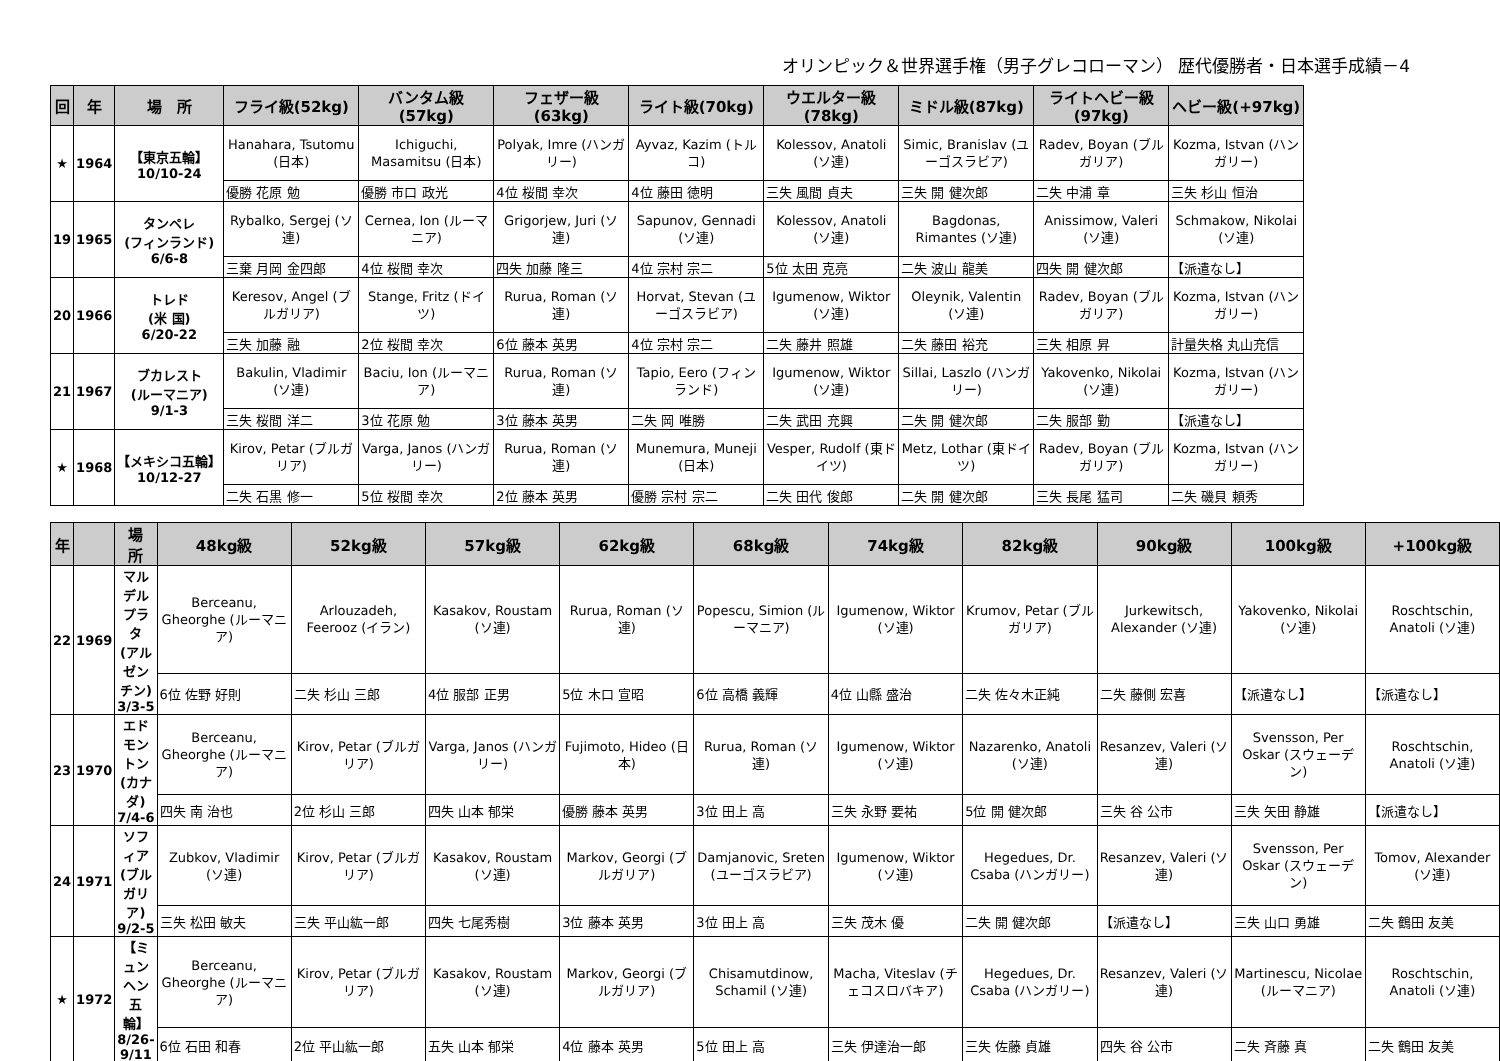オリンピック＆世界選手権（男子グレコローマン） 歴代優勝者・日本選手成績－4
| 回 | 年 | 場 所 | フライ級(52kg) | バンタム級(57kg) | フェザー級(63kg) | ライト級(70kg) | ウエルター級(78kg) | ミドル級(87kg) | ライトヘビー級(97kg) | ヘビー級(+97kg) |
| --- | --- | --- | --- | --- | --- | --- | --- | --- | --- | --- |
| ★ | 1964 | 【東京五輪】 10/10-24 | Hanahara, Tsutomu (日本) | Ichiguchi, Masamitsu (日本) | Polyak, Imre (ハンガリー) | Ayvaz, Kazim (トルコ) | Kolessov, Anatoli (ソ連) | Simic, Branislav (ユーゴスラビア) | Radev, Boyan (ブルガリア) | Kozma, Istvan (ハンガリー) |
| | | | 優勝 花原 勉 | 優勝 市口 政光 | 4位 桜間 幸次 | 4位 藤田 徳明 | 三失 風間 貞夫 | 三失 開 健次郎 | 二失 中浦 章 | 三失 杉山 恒治 |
| 19 | 1965 | タンペレ (フィンランド) 6/6-8 | Rybalko, Sergej (ソ連) | Cernea, Ion (ルーマニア) | Grigorjew, Juri (ソ連) | Sapunov, Gennadi (ソ連) | Kolessov, Anatoli (ソ連) | Bagdonas, Rimantes (ソ連) | Anissimow, Valeri (ソ連) | Schmakow, Nikolai (ソ連) |
| | | | 三棄 月岡 金四郎 | 4位 桜間 幸次 | 四失 加藤 隆三 | 4位 宗村 宗二 | 5位 太田 克亮 | 二失 波山 龍美 | 四失 開 健次郎 | 【派遣なし】 |
| 20 | 1966 | トレド (米 国) 6/20-22 | Keresov, Angel (ブルガリア) | Stange, Fritz (ドイツ) | Rurua, Roman (ソ連) | Horvat, Stevan (ユーゴスラビア) | Igumenow, Wiktor (ソ連) | Oleynik, Valentin (ソ連) | Radev, Boyan (ブルガリア) | Kozma, Istvan (ハンガリー) |
| | | | 三失 加藤 融 | 2位 桜間 幸次 | 6位 藤本 英男 | 4位 宗村 宗二 | 二失 藤井 照雄 | 二失 藤田 裕充 | 三失 相原 昇 | 計量失格 丸山充信 |
| 21 | 1967 | ブカレスト (ルーマニア) 9/1-3 | Bakulin, Vladimir (ソ連) | Baciu, Ion (ルーマニア) | Rurua, Roman (ソ連) | Tapio, Eero (フィンランド) | Igumenow, Wiktor (ソ連) | Sillai, Laszlo (ハンガリー) | Yakovenko, Nikolai (ソ連) | Kozma, Istvan (ハンガリー) |
| | | | 三失 桜間 洋二 | 3位 花原 勉 | 3位 藤本 英男 | 二失 岡 唯勝 | 二失 武田 充興 | 二失 開 健次郎 | 二失 服部 勤 | 【派遣なし】 |
| ★ | 1968 | 【メキシコ五輪】 10/12-27 | Kirov, Petar (ブルガリア) | Varga, Janos (ハンガリー) | Rurua, Roman (ソ連) | Munemura, Muneji (日本) | Vesper, Rudolf (東ドイツ) | Metz, Lothar (東ドイツ) | Radev, Boyan (ブルガリア) | Kozma, Istvan (ハンガリー) |
| | | | 二失 石黒 修一 | 5位 桜間 幸次 | 2位 藤本 英男 | 優勝 宗村 宗二 | 二失 田代 俊郎 | 二失 開 健次郎 | 三失 長尾 猛司 | 二失 磯貝 頼秀 |
| 年 | | 場 所 | 48kg級 | 52kg級 | 57kg級 | 62kg級 | 68kg級 | 74kg級 | 82kg級 | 90kg級 | 100kg級 | +100kg級 |
| --- | --- | --- | --- | --- | --- | --- | --- | --- | --- | --- | --- | --- |
| 22 | 1969 | マルデルプラタ (アルゼンチン) 3/3-5 | Berceanu, Gheorghe (ルーマニア) | Arlouzadeh, Feerooz (イラン) | Kasakov, Roustam (ソ連) | Rurua, Roman (ソ連) | Popescu, Simion (ルーマニア) | Igumenow, Wiktor (ソ連) | Krumov, Petar (ブルガリア) | Jurkewitsch, Alexander (ソ連) | Yakovenko, Nikolai (ソ連) | Roschtschin, Anatoli (ソ連) |
| | | | 6位 佐野 好則 | 二失 杉山 三郎 | 4位 服部 正男 | 5位 木口 宣昭 | 6位 高橋 義輝 | 4位 山縣 盛治 | 二失 佐々木正純 | 二失 藤側 宏喜 | 【派遣なし】 | 【派遣なし】 |
| 23 | 1970 | エドモントン (カナダ) 7/4-6 | Berceanu, Gheorghe (ルーマニア) | Kirov, Petar (ブルガリア) | Varga, Janos (ハンガリー) | Fujimoto, Hideo (日本) | Rurua, Roman (ソ連) | Igumenow, Wiktor (ソ連) | Nazarenko, Anatoli (ソ連) | Resanzev, Valeri (ソ連) | Svensson, Per Oskar (スウェーデン) | Roschtschin, Anatoli (ソ連) |
| | | | 四失 南 治也 | 2位 杉山 三郎 | 四失 山本 郁栄 | 優勝 藤本 英男 | 3位 田上 高 | 三失 永野 要祐 | 5位 開 健次郎 | 三失 谷 公市 | 三失 矢田 静雄 | 【派遣なし】 |
| 24 | 1971 | ソフィア (ブルガリア) 9/2-5 | Zubkov, Vladimir (ソ連) | Kirov, Petar (ブルガリア) | Kasakov, Roustam (ソ連) | Markov, Georgi (ブルガリア) | Damjanovic, Sreten (ユーゴスラビア) | Igumenow, Wiktor (ソ連) | Hegedues, Dr. Csaba (ハンガリー) | Resanzev, Valeri (ソ連) | Svensson, Per Oskar (スウェーデン) | Tomov, Alexander (ソ連) |
| | | | 三失 松田 敏夫 | 三失 平山紘一郎 | 四失 七尾秀樹 | 3位 藤本 英男 | 3位 田上 高 | 三失 茂木 優 | 二失 開 健次郎 | 【派遣なし】 | 三失 山口 勇雄 | 二失 鶴田 友美 |
| ★ | 1972 | 【ミュンヘン五輪】 8/26-9/11 | Berceanu, Gheorghe (ルーマニア) | Kirov, Petar (ブルガリア) | Kasakov, Roustam (ソ連) | Markov, Georgi (ブルガリア) | Chisamutdinow, Schamil (ソ連) | Macha, Viteslav (チェコスロバキア) | Hegedues, Dr. Csaba (ハンガリー) | Resanzev, Valeri (ソ連) | Martinescu, Nicolae (ルーマニア) | Roschtschin, Anatoli (ソ連) |
| | | | 6位 石田 和春 | 2位 平山紘一郎 | 五失 山本 郁栄 | 4位 藤本 英男 | 5位 田上 高 | 三失 伊達治一郎 | 三失 佐藤 貞雄 | 四失 谷 公市 | 二失 斉藤 真 | 二失 鶴田 友美 |